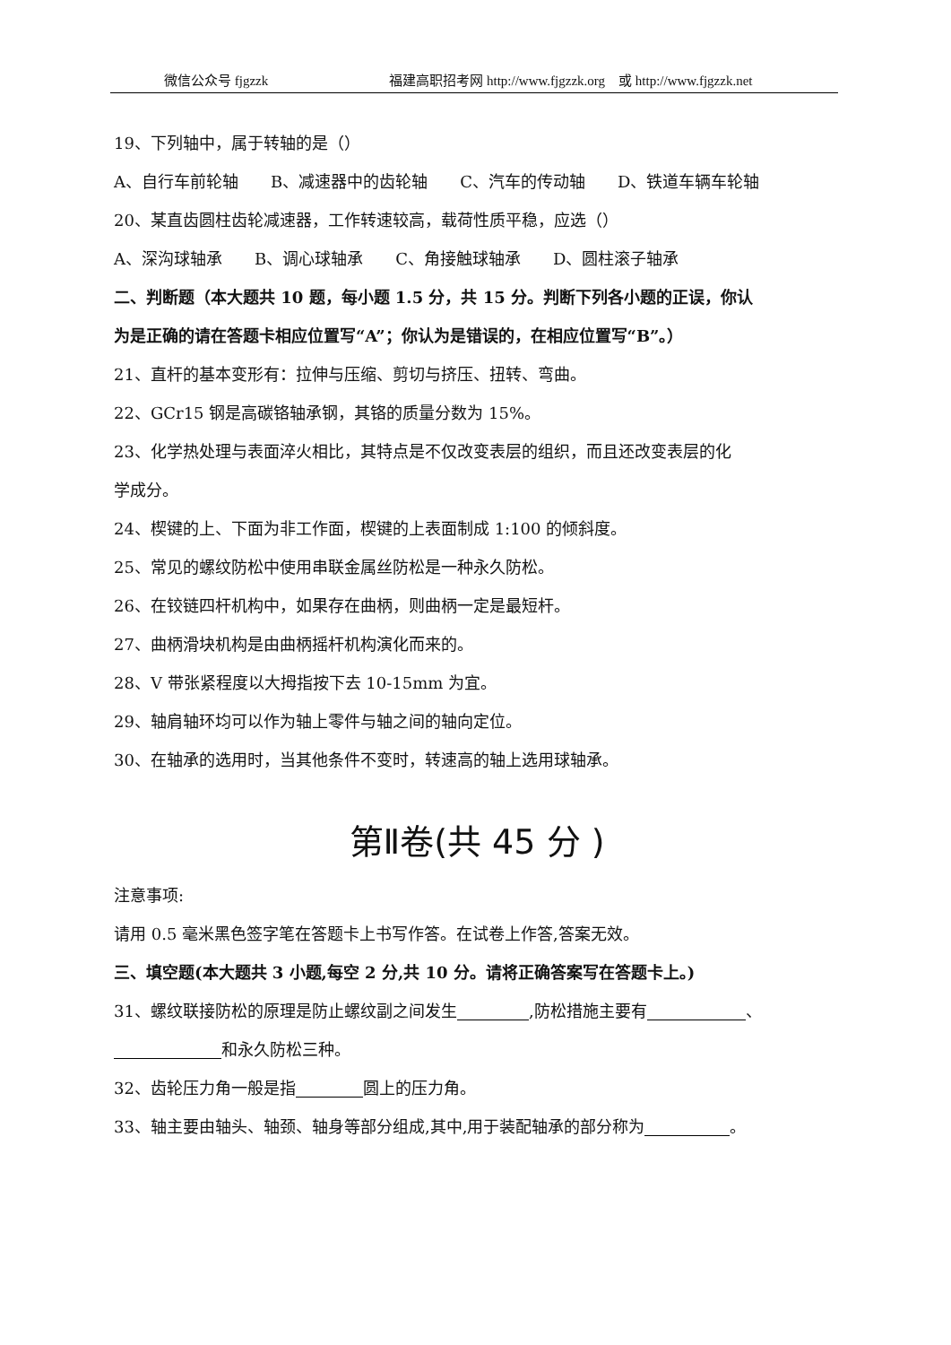微信公众号 fjgzzk 福建高职招考网 http://www.fjgzzk.org　或 http://www.fjgzzk.net
19、下列轴中，属于转轴的是（）
A、自行车前轮轴　　B、减速器中的齿轮轴　　C、汽车的传动轴　　D、铁道车辆车轮轴
20、某直齿圆柱齿轮减速器，工作转速较高，载荷性质平稳，应选（）
A、深沟球轴承　　B、调心球轴承　　C、角接触球轴承　　D、圆柱滚子轴承
二、判断题（本大题共 10 题，每小题 1.5 分，共 15 分。判断下列各小题的正误，你认
为是正确的请在答题卡相应位置写“A”；你认为是错误的，在相应位置写“B”。）
21、直杆的基本变形有：拉伸与压缩、剪切与挤压、扭转、弯曲。
22、GCr15 钢是高碳铬轴承钢，其铬的质量分数为 15%。
23、化学热处理与表面淬火相比，其特点是不仅改变表层的组织，而且还改变表层的化
学成分。
24、楔键的上、下面为非工作面，楔键的上表面制成 1:100 的倾斜度。
25、常见的螺纹防松中使用串联金属丝防松是一种永久防松。
26、在铰链四杆机构中，如果存在曲柄，则曲柄一定是最短杆。
27、曲柄滑块机构是由曲柄摇杆机构演化而来的。
28、V 带张紧程度以大拇指按下去 10-15mm 为宜。
29、轴肩轴环均可以作为轴上零件与轴之间的轴向定位。
30、在轴承的选用时，当其他条件不变时，转速高的轴上选用球轴承。
第Ⅱ卷(共 45 分 )
注意事项:
请用 0.5 毫米黑色签字笔在答题卡上书写作答。在试卷上作答,答案无效。
三、填空题(本大题共 3 小题,每空 2 分,共 10 分。请将正确答案写在答题卡上。)
31、螺纹联接防松的原理是防止螺纹副之间发生 ,防松措施主要有 、
和永久防松三种。
32、齿轮压力角一般是指 圆上的压力角。
33、轴主要由轴头、轴颈、轴身等部分组成,其中,用于装配轴承的部分称为 。